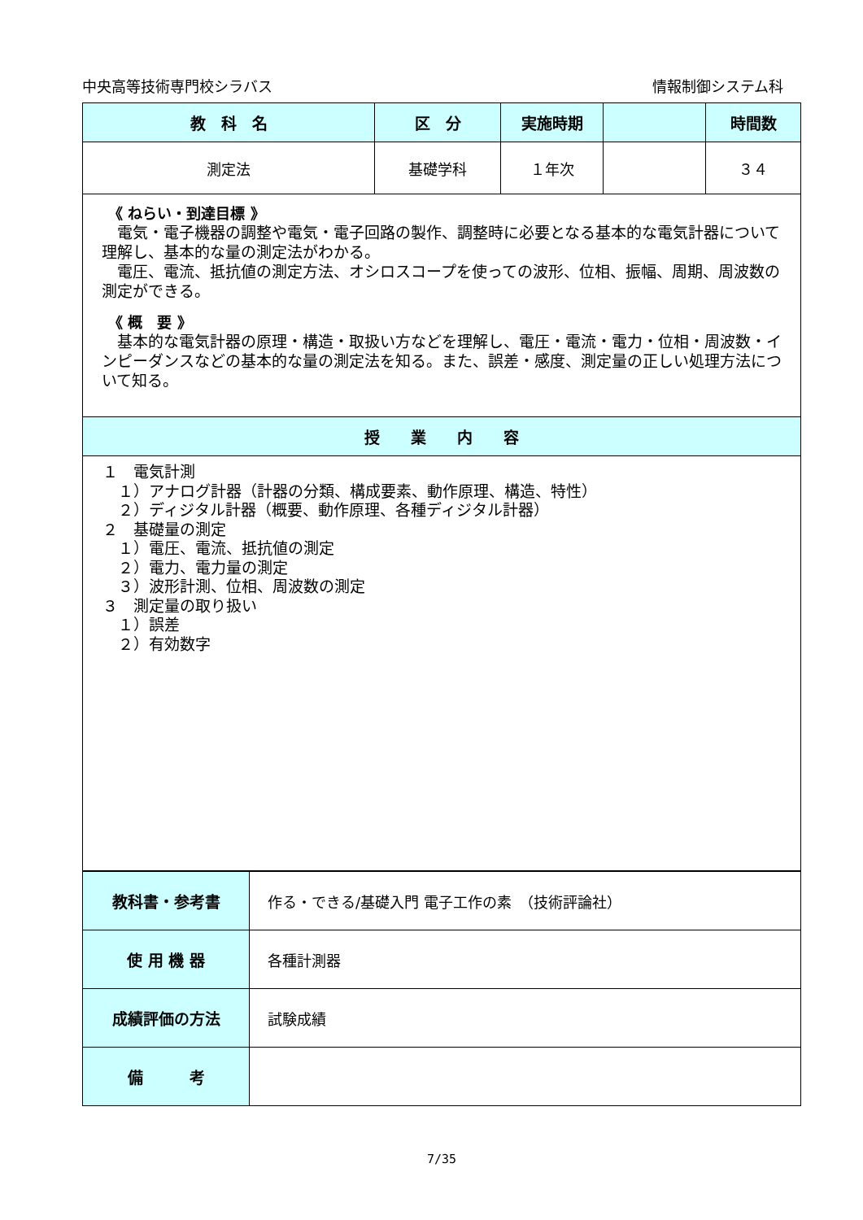中央高等技術専門校シラバス 情報制御システム科
| 教 科 名 | 区 分 | 実施時期 | | 時間数 |
| --- | --- | --- | --- | --- |
| 測定法 | 基礎学科 | １年次 | | ３４ |
| 《 ねらい・到達目標 》 電気・電子機器の調整や電気・電子回路の製作、調整時に必要となる基本的な電気計器について理解し、基本的な量の測定法がわかる。 電圧、電流、抵抗値の測定方法、オシロスコープを使っての波形、位相、振幅、周期、周波数の測定ができる。 《 概 要 》 基本的な電気計器の原理・構造・取扱い方などを理解し、電圧・電流・電力・位相・周波数・インピーダンスなどの基本的な量の測定法を知る。また、誤差・感度、測定量の正しい処理方法について知る。 | | | | |
| 授 業 内 容 | | | | |
| １ 電気計測 １）アナログ計器（計器の分類、構成要素、動作原理、構造、特性） ２）ディジタル計器（概要、動作原理、各種ディジタル計器） ２ 基礎量の測定 １）電圧、電流、抵抗値の測定 ２）電力、電力量の測定 ３）波形計測、位相、周波数の測定 ３ 測定量の取り扱い １）誤差 ２）有効数字 | | | | |
| 教科書・参考書 | 作る・できる/基礎入門 電子工作の素 （技術評論社） |
| 使 用 機 器 | 各種計測器 |
| 成績評価の方法 | 試験成績 |
| 備 考 | |
7/35